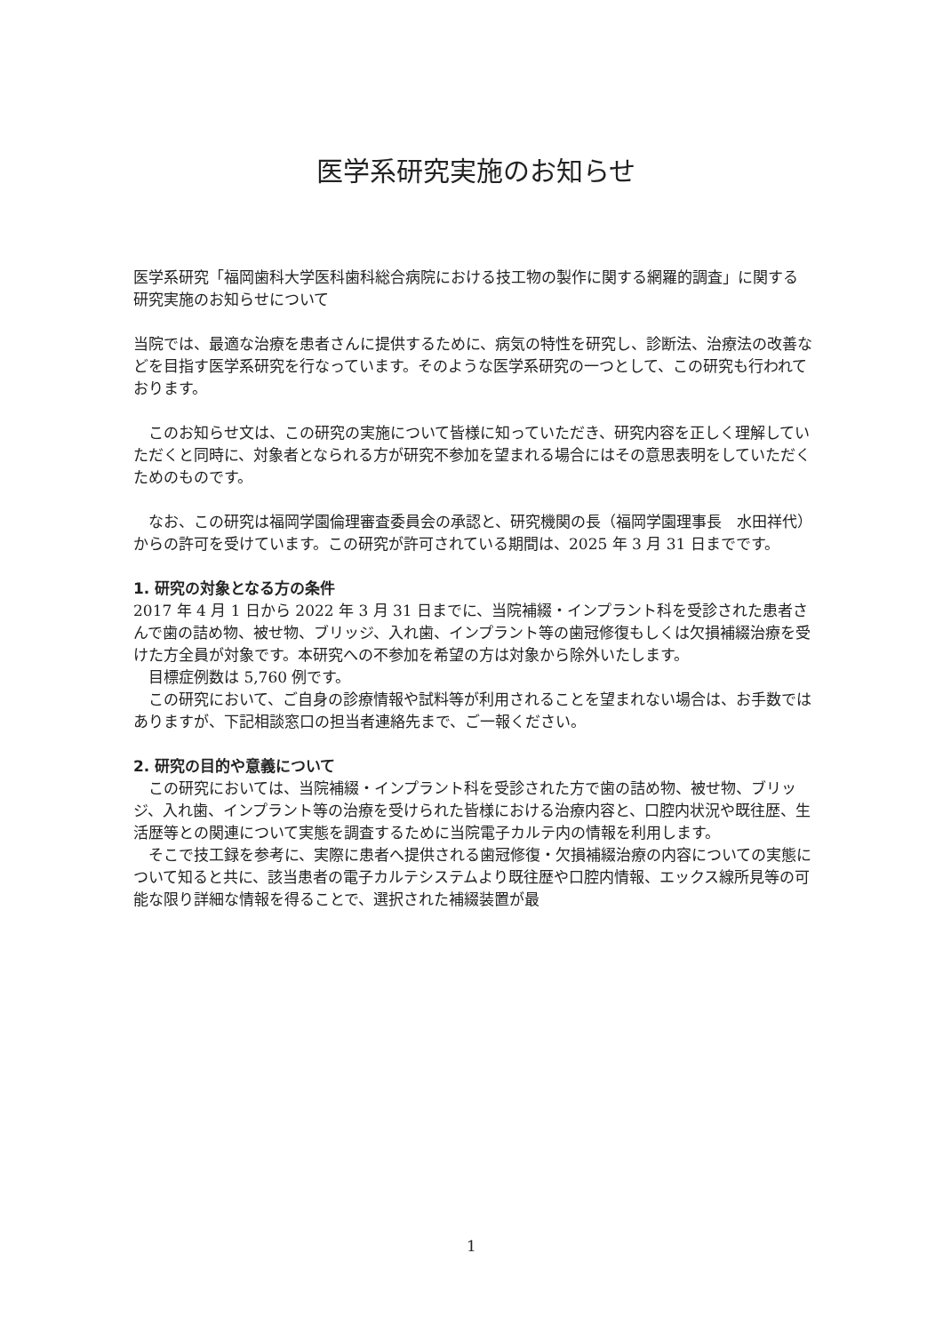医学系研究実施のお知らせ
医学系研究「福岡歯科大学医科歯科総合病院における技工物の製作に関する網羅的調査」に関する　研究実施のお知らせについて
当院では、最適な治療を患者さんに提供するために、病気の特性を研究し、診断法、治療法の改善などを目指す医学系研究を行なっています。そのような医学系研究の一つとして、この研究も行われております。
　このお知らせ文は、この研究の実施について皆様に知っていただき、研究内容を正しく理解していただくと同時に、対象者となられる方が研究不参加を望まれる場合にはその意思表明をしていただくためのものです。
　なお、この研究は福岡学園倫理審査委員会の承認と、研究機関の長（福岡学園理事長　水田祥代）からの許可を受けています。この研究が許可されている期間は、2025 年 3 月 31 日までです。
1. 研究の対象となる方の条件
2017 年 4 月 1 日から 2022 年 3 月 31 日までに、当院補綴・インプラント科を受診された患者さんで歯の詰め物、被せ物、ブリッジ、入れ歯、インプラント等の歯冠修復もしくは欠損補綴治療を受けた方全員が対象です。本研究への不参加を希望の方は対象から除外いたします。
　目標症例数は 5,760 例です。
　この研究において、ご自身の診療情報や試料等が利用されることを望まれない場合は、お手数ではありますが、下記相談窓口の担当者連絡先まで、ご一報ください。
2. 研究の目的や意義について
　この研究においては、当院補綴・インプラント科を受診された方で歯の詰め物、被せ物、ブリッジ、入れ歯、インプラント等の治療を受けられた皆様における治療内容と、口腔内状況や既往歴、生活歴等との関連について実態を調査するために当院電子カルテ内の情報を利用します。
　そこで技工録を参考に、実際に患者へ提供される歯冠修復・欠損補綴治療の内容についての実態について知ると共に、該当患者の電子カルテシステムより既往歴や口腔内情報、エックス線所見等の可能な限り詳細な情報を得ることで、選択された補綴装置が最
1